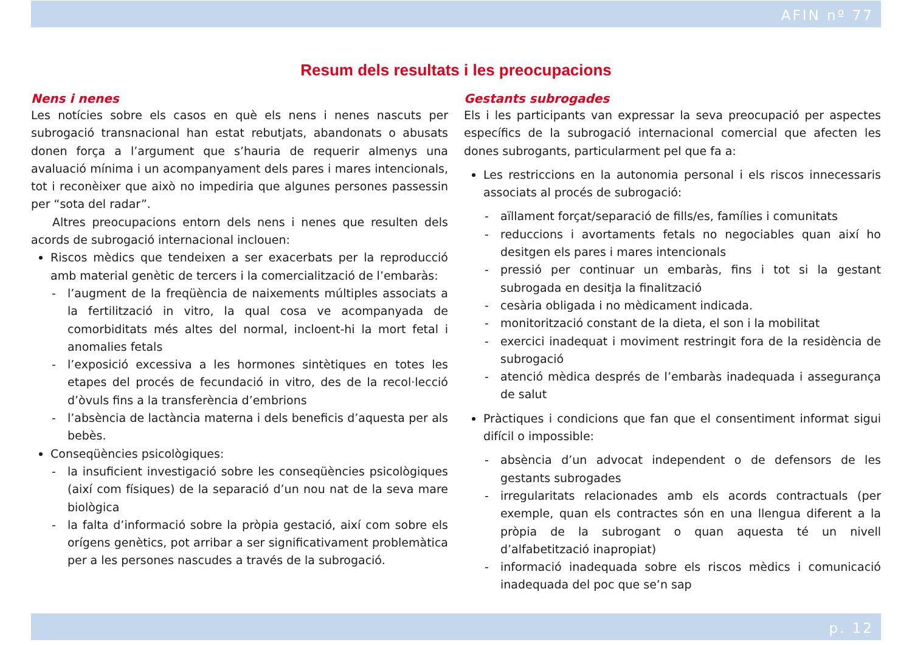AFIN nº 77
Resum dels resultats i les preocupacions
Nens i nenes
Les notícies sobre els casos en què els nens i nenes nascuts per subrogació transnacional han estat rebutjats, abandonats o abusats donen força a l’argument que s’hauria de requerir almenys una avaluació mínima i un acompanyament dels pares i mares intencionals, tot i reconèixer que això no impediria que algunes persones passessin per “sota del radar”.
Altres preocupacions entorn dels nens i nenes que resulten dels acords de subrogació internacional inclouen:
Riscos mèdics que tendeixen a ser exacerbats per la reproducció amb material genètic de tercers i la comercialització de l’embaràs:
- l’augment de la freqüència de naixements múltiples associats a la fertilització in vitro, la qual cosa ve acompanyada de comorbiditats més altes del normal, incloent-hi la mort fetal i anomalies fetals
- l’exposició excessiva a les hormones sintètiques en totes les etapes del procés de fecundació in vitro, des de la recol·lecció d’òvuls fins a la transferència d’embrions
- l’absència de lactància materna i dels beneficis d’aquesta per als bebès.
Conseqüències psicològiques:
- la insuficient investigació sobre les conseqüències psicològiques (així com físiques) de la separació d’un nou nat de la seva mare biològica
- la falta d’informació sobre la pròpia gestació, així com sobre els orígens genètics, pot arribar a ser significativament problemàtica per a les persones nascudes a través de la subrogació.
Gestants subrogades
Els i les participants van expressar la seva preocupació per aspectes específics de la subrogació internacional comercial que afecten les dones subrogants, particularment pel que fa a:
Les restriccions en la autonomia personal i els riscos innecessaris associats al procés de subrogació:
- aïllament forçat/separació de fills/es, famílies i comunitats
- reduccions i avortaments fetals no negociables quan així ho desitgen els pares i mares intencionals
- pressió per continuar un embaràs, fins i tot si la gestant subrogada en desitja la finalització
- cesària obligada i no mèdicament indicada.
- monitorització constant de la dieta, el son i la mobilitat
- exercici inadequat i moviment restringit fora de la residència de subrogació
- atenció mèdica després de l’embaràs inadequada i assegurança de salut
Pràctiques i condicions que fan que el consentiment informat sigui difícil o impossible:
- absència d’un advocat independent o de defensors de les gestants subrogades
- irregularitats relacionades amb els acords contractuals (per exemple, quan els contractes són en una llengua diferent a la pròpia de la subrogant o quan aquesta té un nivell d’alfabetització inapropiat)
- informació inadequada sobre els riscos mèdics i comunicació inadequada del poc que se’n sap
p. 12